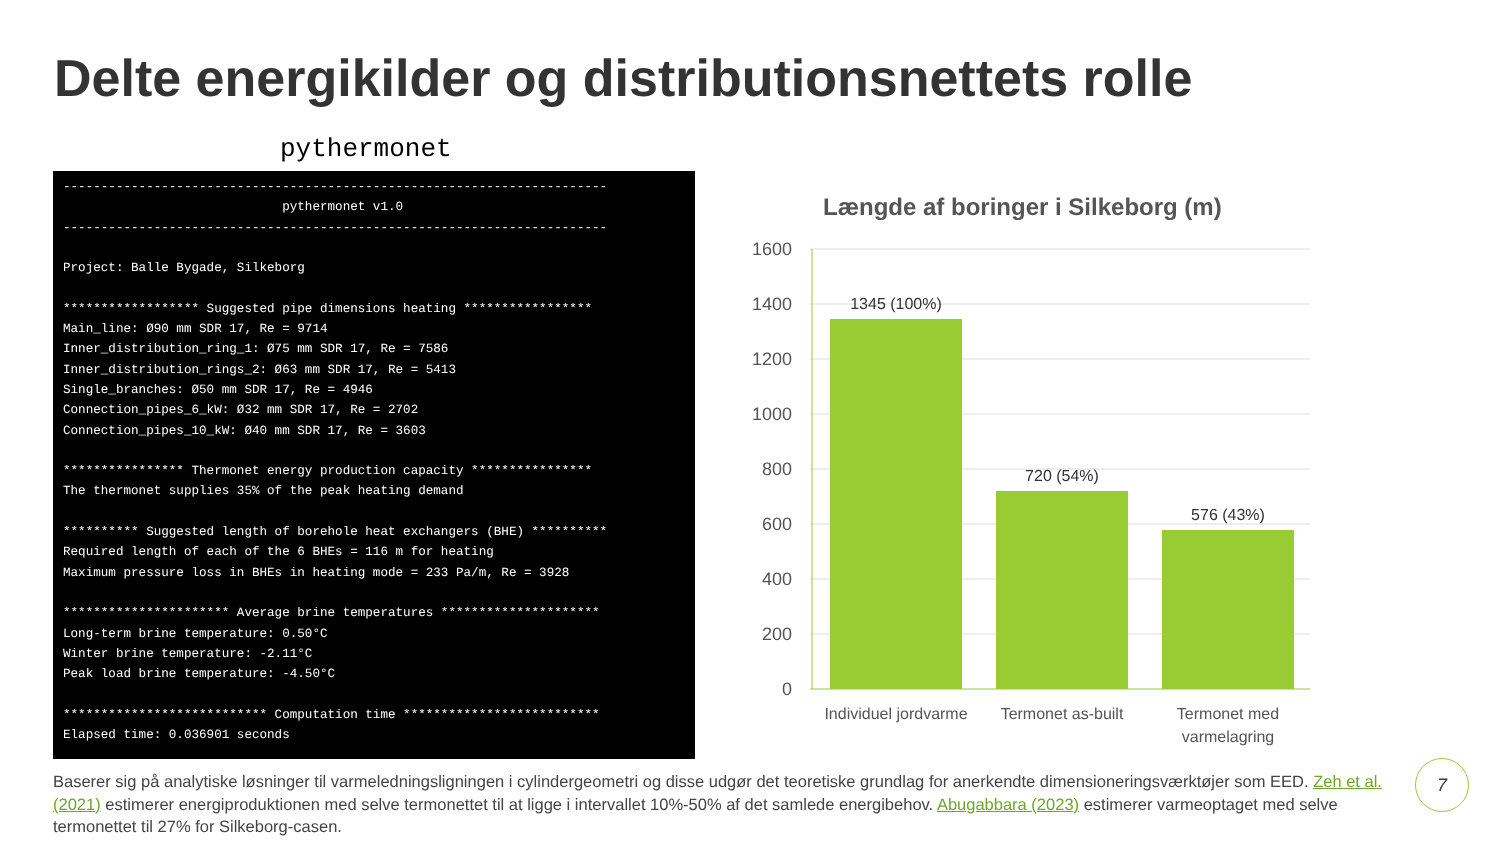Delte energikilder og distributionsnettets rolle
pythermonet
------------------------------------------------------------------------ pythermonet v1.0 ------------------------------------------------------------------------ Project: Balle Bygade, Silkeborg ****************** Suggested pipe dimensions heating ***************** Main_line: Ø90 mm SDR 17, Re = 9714 Inner_distribution_ring_1: Ø75 mm SDR 17, Re = 7586 Inner_distribution_rings_2: Ø63 mm SDR 17, Re = 5413 Single_branches: Ø50 mm SDR 17, Re = 4946 Connection_pipes_6_kW: Ø32 mm SDR 17, Re = 2702 Connection_pipes_10_kW: Ø40 mm SDR 17, Re = 3603 **************** Thermonet energy production capacity **************** The thermonet supplies 35% of the peak heating demand ********** Suggested length of borehole heat exchangers (BHE) ********** Required length of each of the 6 BHEs = 116 m for heating Maximum pressure loss in BHEs in heating mode = 233 Pa/m, Re = 3928 ********************** Average brine temperatures ********************* Long-term brine temperature: 0.50°C Winter brine temperature: -2.11°C Peak load brine temperature: -4.50°C *************************** Computation time ************************** Elapsed time: 0.036901 seconds
Længde af boringer i Silkeborg (m)
1600
1400
1200
1000
800
600
400
200
0
1345 (100%)
720 (54%)
576 (43%)
Individuel jordvarme
Termonet as-built
Termonet med
varmelagring
Baserer sig på analytiske løsninger til varmeledningsligningen i cylindergeometri og disse udgør det teoretiske grundlag for anerkendte dimensioneringsværktøjer som EED. Zeh et al. (2021) estimerer energiproduktionen med selve termonettet til at ligge i intervallet 10%-50% af det samlede energibehov. Abugabbara (2023) estimerer varmeoptaget med selve termonettet til 27% for Silkeborg-casen.
7